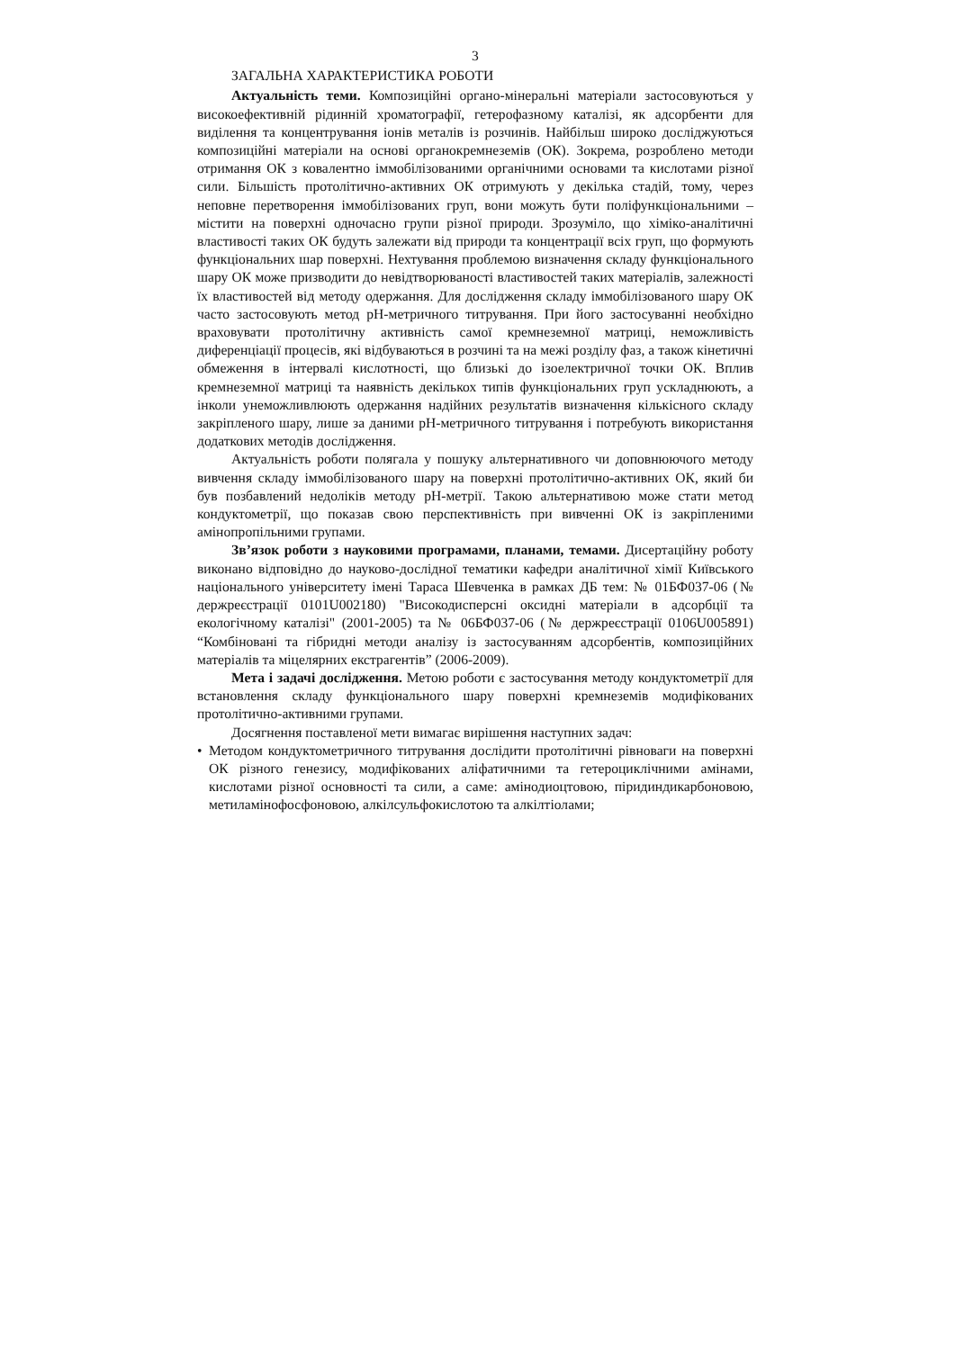3
ЗАГАЛЬНА ХАРАКТЕРИСТИКА РОБОТИ
Актуальність теми. Композиційні органо-мінеральні матеріали застосовуються у високоефективній рідинній хроматографії, гетерофазному каталізі, як адсорбенти для виділення та концентрування іонів металів із розчинів. Найбільш широко досліджуються композиційні матеріали на основі органокремнеземів (ОК). Зокрема, розроблено методи отримання ОК з ковалентно іммобілізованими органічними основами та кислотами різної сили. Більшість протолітично-активних ОК отримують у декілька стадій, тому, через неповне перетворення іммобілізованих груп, вони можуть бути поліфункціональними – містити на поверхні одночасно групи різної природи. Зрозуміло, що хіміко-аналітичні властивості таких ОК будуть залежати від природи та концентрації всіх груп, що формують функціональних шар поверхні. Нехтування проблемою визначення складу функціонального шару ОК може призводити до невідтворюваності властивостей таких матеріалів, залежності їх властивостей від методу одержання. Для дослідження складу іммобілізованого шару ОК часто застосовують метод рН-метричного титрування. При його застосуванні необхідно враховувати протолітичну активність самої кремнеземної матриці, неможливість диференціації процесів, які відбуваються в розчині та на межі розділу фаз, а також кінетичні обмеження в інтервалі кислотності, що близькі до ізоелектричної точки ОК. Вплив кремнеземної матриці та наявність декількох типів функціональних груп ускладнюють, а інколи унеможливлюють одержання надійних результатів визначення кількісного складу закріпленого шару, лише за даними рН-метричного титрування і потребують використання додаткових методів дослідження.
Актуальність роботи полягала у пошуку альтернативного чи доповнюючого методу вивчення складу іммобілізованого шару на поверхні протолітично-активних ОК, який би був позбавлений недоліків методу рН-метрії. Такою альтернативою може стати метод кондуктометрії, що показав свою перспективність при вивченні ОК із закріпленими амінопропільними групами.
Зв’язок роботи з науковими програмами, планами, темами. Дисертаційну роботу виконано відповідно до науково-дослідної тематики кафедри аналітичної хімії Київського національного університету імені Тараса Шевченка в рамках ДБ тем: № 01БФ037-06 (№ держреєстрації 0101U002180) "Високодисперсні оксидні матеріали в адсорбції та екологічному каталізі" (2001-2005) та № 06БФ037-06 (№ держреєстрації 0106U005891) “Комбіновані та гібридні методи аналізу із застосуванням адсорбентів, композиційних матеріалів та міцелярних екстрагентів” (2006-2009).
Мета і задачі дослідження. Метою роботи є застосування методу кондуктометрії для встановлення складу функціонального шару поверхні кремнеземів модифікованих протолітично-активними групами.
Досягнення поставленої мети вимагає вирішення наступних задач:
• Методом кондуктометричного титрування дослідити протолітичні рівноваги на поверхні ОК різного генезису, модифікованих аліфатичними та гетероциклічними амінами, кислотами різної основності та сили, а саме: амінодиоцтовою, піридиндикарбоновою, метиламінофосфоновою, алкілсульфокислотою та алкілтіолами;